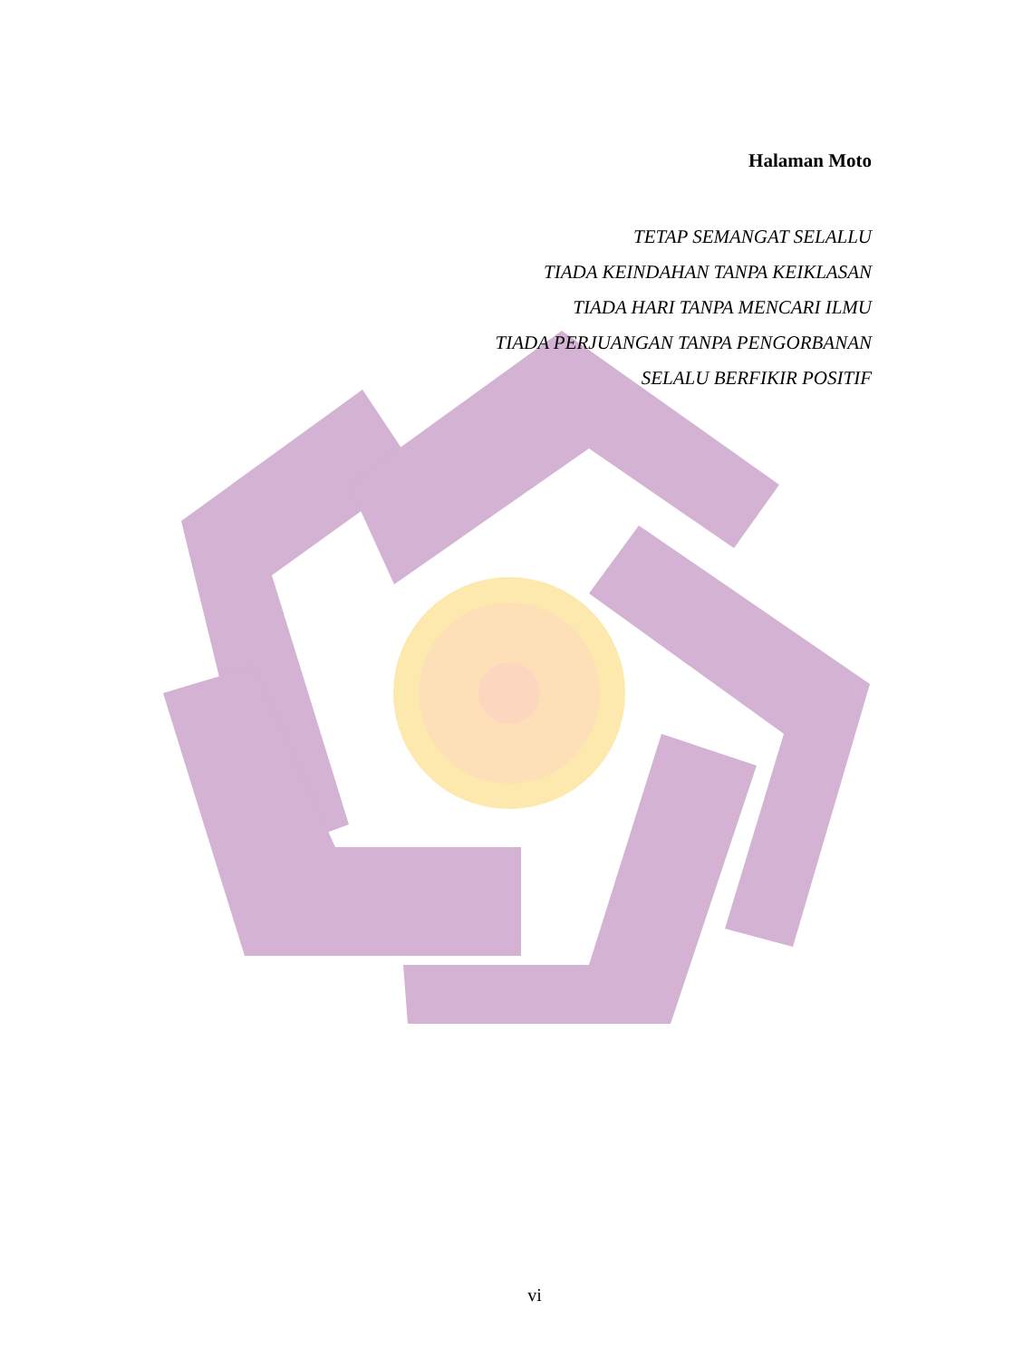Halaman Moto
TETAP SEMANGAT SELALLU
TIADA KEINDAHAN TANPA KEIKLASAN
TIADA HARI TANPA MENCARI ILMU
TIADA PERJUANGAN TANPA PENGORBANAN
SELALU BERFIKIR POSITIF
vi